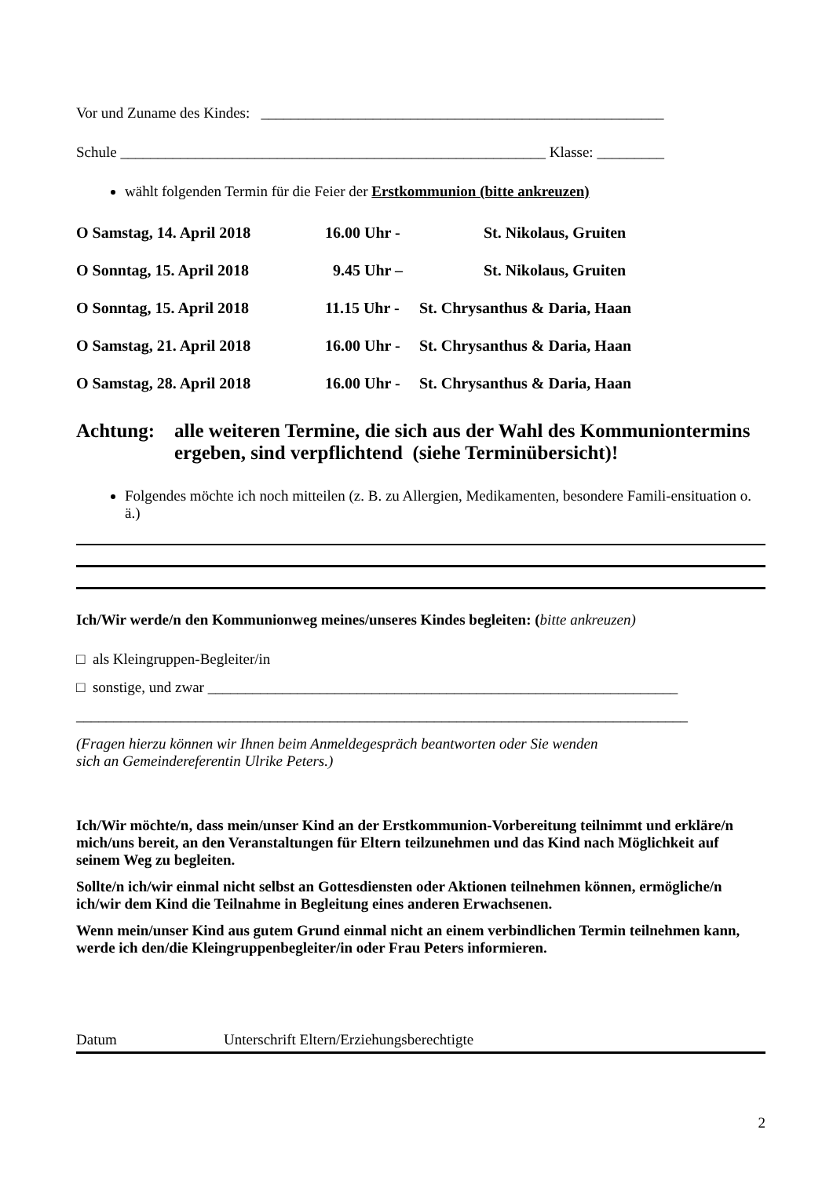Vor und Zuname des Kindes: ______________________________________________________
Schule _________________________________________________________ Klasse: _________
wählt folgenden Termin für die Feier der Erstkommunion (bitte ankreuzen)
| O Samstag, 14. April 2018 | 16.00 Uhr - | St. Nikolaus, Gruiten |
| O Sonntag, 15. April 2018 | 9.45 Uhr – | St. Nikolaus, Gruiten |
| O Sonntag, 15. April 2018 | 11.15 Uhr - | St. Chrysanthus & Daria, Haan |
| O Samstag, 21. April 2018 | 16.00 Uhr - | St. Chrysanthus & Daria, Haan |
| O Samstag, 28. April 2018 | 16.00 Uhr - | St. Chrysanthus & Daria, Haan |
Achtung: alle weiteren Termine, die sich aus der Wahl des Kommuniontermins ergeben, sind verpflichtend (siehe Terminübersicht)!
Folgendes möchte ich noch mitteilen (z. B. zu Allergien, Medikamenten, besondere Famili-ensituation o. ä.)
Ich/Wir werde/n den Kommunionweg meines/unseres Kindes begleiten: (bitte ankreuzen)
□ als Kleingruppen-Begleiter/in
□ sonstige, und zwar _______________________________________________________________
__________________________________________________________________________________
(Fragen hierzu können wir Ihnen beim Anmeldegespräch beantworten oder Sie wenden
sich an Gemeindereferentin Ulrike Peters.)
Ich/Wir möchte/n, dass mein/unser Kind an der Erstkommunion-Vorbereitung teilnimmt und erkläre/n mich/uns bereit, an den Veranstaltungen für Eltern teilzunehmen und das Kind nach Möglichkeit auf seinem Weg zu begleiten.
Sollte/n ich/wir einmal nicht selbst an Gottesdiensten oder Aktionen teilnehmen können, ermögliche/n ich/wir dem Kind die Teilnahme in Begleitung eines anderen Erwachsenen.
Wenn mein/unser Kind aus gutem Grund einmal nicht an einem verbindlichen Termin teilnehmen kann, werde ich den/die Kleingruppenbegleiter/in oder Frau Peters informieren.
Datum Unterschrift Eltern/Erziehungsberechtigte
2